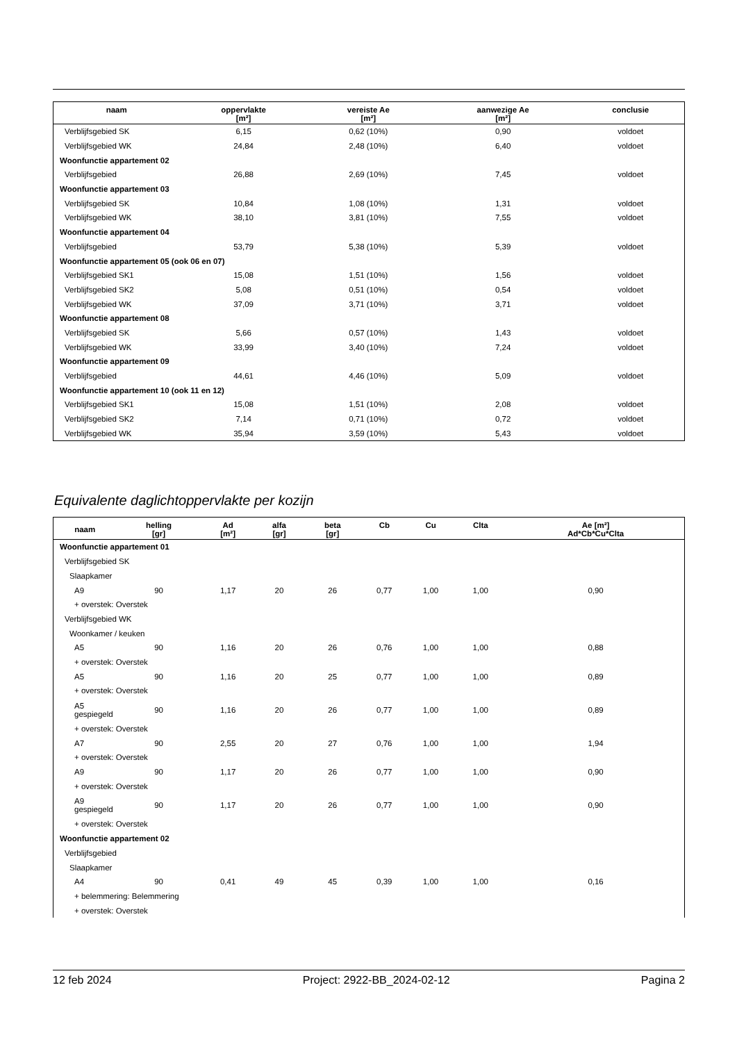| naam | oppervlakte [m²] | vereiste Ae [m²] | aanwezige Ae [m²] | conclusie |
| --- | --- | --- | --- | --- |
| Verblijfsgebied SK | 6,15 | 0,62 (10%) | 0,90 | voldoet |
| Verblijfsgebied WK | 24,84 | 2,48 (10%) | 6,40 | voldoet |
| Woonfunctie appartement 02 | | | | |
| Verblijfsgebied | 26,88 | 2,69 (10%) | 7,45 | voldoet |
| Woonfunctie appartement 03 | | | | |
| Verblijfsgebied SK | 10,84 | 1,08 (10%) | 1,31 | voldoet |
| Verblijfsgebied WK | 38,10 | 3,81 (10%) | 7,55 | voldoet |
| Woonfunctie appartement 04 | | | | |
| Verblijfsgebied | 53,79 | 5,38 (10%) | 5,39 | voldoet |
| Woonfunctie appartement 05 (ook 06 en 07) | | | | |
| Verblijfsgebied SK1 | 15,08 | 1,51 (10%) | 1,56 | voldoet |
| Verblijfsgebied SK2 | 5,08 | 0,51 (10%) | 0,54 | voldoet |
| Verblijfsgebied WK | 37,09 | 3,71 (10%) | 3,71 | voldoet |
| Woonfunctie appartement 08 | | | | |
| Verblijfsgebied SK | 5,66 | 0,57 (10%) | 1,43 | voldoet |
| Verblijfsgebied WK | 33,99 | 3,40 (10%) | 7,24 | voldoet |
| Woonfunctie appartement 09 | | | | |
| Verblijfsgebied | 44,61 | 4,46 (10%) | 5,09 | voldoet |
| Woonfunctie appartement 10 (ook 11 en 12) | | | | |
| Verblijfsgebied SK1 | 15,08 | 1,51 (10%) | 2,08 | voldoet |
| Verblijfsgebied SK2 | 7,14 | 0,71 (10%) | 0,72 | voldoet |
| Verblijfsgebied WK | 35,94 | 3,59 (10%) | 5,43 | voldoet |
Equivalente daglichtoppervlakte per kozijn
| naam | helling [gr] | Ad [m²] | alfa [gr] | beta [gr] | Cb | Cu | Clta | Ae [m²] Ad*Cb*Cu*Clta |
| --- | --- | --- | --- | --- | --- | --- | --- | --- |
| Woonfunctie appartement 01 | | | | | | | | |
| Verblijfsgebied SK | | | | | | | | |
| Slaapkamer | | | | | | | | |
| A9 | 90 | 1,17 | 20 | 26 | 0,77 | 1,00 | 1,00 | 0,90 |
| + overstek: Overstek | | | | | | | | |
| Verblijfsgebied WK | | | | | | | | |
| Woonkamer / keuken | | | | | | | | |
| A5 | 90 | 1,16 | 20 | 26 | 0,76 | 1,00 | 1,00 | 0,88 |
| + overstek: Overstek | | | | | | | | |
| A5 | 90 | 1,16 | 20 | 25 | 0,77 | 1,00 | 1,00 | 0,89 |
| + overstek: Overstek | | | | | | | | |
| A5 gespiegeld | 90 | 1,16 | 20 | 26 | 0,77 | 1,00 | 1,00 | 0,89 |
| + overstek: Overstek | | | | | | | | |
| A7 | 90 | 2,55 | 20 | 27 | 0,76 | 1,00 | 1,00 | 1,94 |
| + overstek: Overstek | | | | | | | | |
| A9 | 90 | 1,17 | 20 | 26 | 0,77 | 1,00 | 1,00 | 0,90 |
| + overstek: Overstek | | | | | | | | |
| A9 gespiegeld | 90 | 1,17 | 20 | 26 | 0,77 | 1,00 | 1,00 | 0,90 |
| + overstek: Overstek | | | | | | | | |
| Woonfunctie appartement 02 | | | | | | | | |
| Verblijfsgebied | | | | | | | | |
| Slaapkamer | | | | | | | | |
| A4 | 90 | 0,41 | 49 | 45 | 0,39 | 1,00 | 1,00 | 0,16 |
| + belemmering: Belemmering | | | | | | | | |
| + overstek: Overstek | | | | | | | | |
12 feb 2024 Project: 2922-BB_2024-02-12 Pagina 2